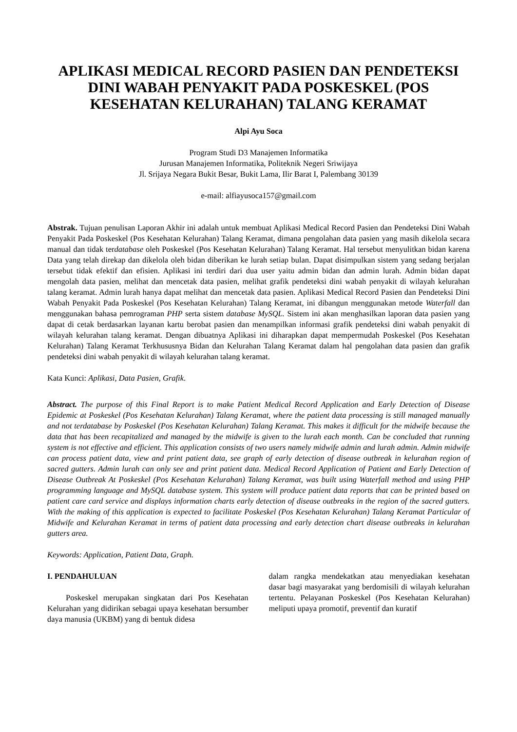APLIKASI MEDICAL RECORD PASIEN DAN PENDETEKSI DINI WABAH PENYAKIT PADA POSKESKEL (POS KESEHATAN KELURAHAN) TALANG KERAMAT
Alpi Ayu Soca
Program Studi D3 Manajemen Informatika
Jurusan Manajemen Informatika, Politeknik Negeri Sriwijaya
Jl. Srijaya Negara Bukit Besar, Bukit Lama, Ilir Barat I, Palembang 30139
e-mail: alfiayusoca157@gmail.com
Abstrak. Tujuan penulisan Laporan Akhir ini adalah untuk membuat Aplikasi Medical Record Pasien dan Pendeteksi Dini Wabah Penyakit Pada Poskeskel (Pos Kesehatan Kelurahan) Talang Keramat, dimana pengolahan data pasien yang masih dikelola secara manual dan tidak terdatabase oleh Poskeskel (Pos Kesehatan Kelurahan) Talang Keramat. Hal tersebut menyulitkan bidan karena Data yang telah direkap dan dikelola oleh bidan diberikan ke lurah setiap bulan. Dapat disimpulkan sistem yang sedang berjalan tersebut tidak efektif dan efisien. Aplikasi ini terdiri dari dua user yaitu admin bidan dan admin lurah. Admin bidan dapat mengolah data pasien, melihat dan mencetak data pasien, melihat grafik pendeteksi dini wabah penyakit di wilayah kelurahan talang keramat. Admin lurah hanya dapat melihat dan mencetak data pasien. Aplikasi Medical Record Pasien dan Pendeteksi Dini Wabah Penyakit Pada Poskeskel (Pos Kesehatan Kelurahan) Talang Keramat, ini dibangun menggunakan metode Waterfall dan menggunakan bahasa pemrograman PHP serta sistem database MySQL. Sistem ini akan menghasilkan laporan data pasien yang dapat di cetak berdasarkan layanan kartu berobat pasien dan menampilkan informasi grafik pendeteksi dini wabah penyakit di wilayah kelurahan talang keramat. Dengan dibuatnya Aplikasi ini diharapkan dapat mempermudah Poskeskel (Pos Kesehatan Kelurahan) Talang Keramat Terkhususnya Bidan dan Kelurahan Talang Keramat dalam hal pengolahan data pasien dan grafik pendeteksi dini wabah penyakit di wilayah kelurahan talang keramat.
Kata Kunci: Aplikasi, Data Pasien, Grafik.
Abstract. The purpose of this Final Report is to make Patient Medical Record Application and Early Detection of Disease Epidemic at Poskeskel (Pos Kesehatan Kelurahan) Talang Keramat, where the patient data processing is still managed manually and not terdatabase by Poskeskel (Pos Kesehatan Kelurahan) Talang Keramat. This makes it difficult for the midwife because the data that has been recapitalized and managed by the midwife is given to the lurah each month. Can be concluded that running system is not effective and efficient. This application consists of two users namely midwife admin and lurah admin. Admin midwife can process patient data, view and print patient data, see graph of early detection of disease outbreak in kelurahan region of sacred gutters. Admin lurah can only see and print patient data. Medical Record Application of Patient and Early Detection of Disease Outbreak At Poskeskel (Pos Kesehatan Kelurahan) Talang Keramat, was built using Waterfall method and using PHP programming language and MySQL database system. This system will produce patient data reports that can be printed based on patient care card service and displays information charts early detection of disease outbreaks in the region of the sacred gutters. With the making of this application is expected to facilitate Poskeskel (Pos Kesehatan Kelurahan) Talang Keramat Particular of Midwife and Kelurahan Keramat in terms of patient data processing and early detection chart disease outbreaks in kelurahan gutters area.
Keywords: Application, Patient Data, Graph.
I. PENDAHULUAN
Poskeskel merupakan singkatan dari Pos Kesehatan Kelurahan yang didirikan sebagai upaya kesehatan bersumber daya manusia (UKBM) yang di bentuk didesa
dalam rangka mendekatkan atau menyediakan kesehatan dasar bagi masyarakat yang berdomisili di wilayah kelurahan tertentu. Pelayanan Poskeskel (Pos Kesehatan Kelurahan) meliputi upaya promotif, preventif dan kuratif